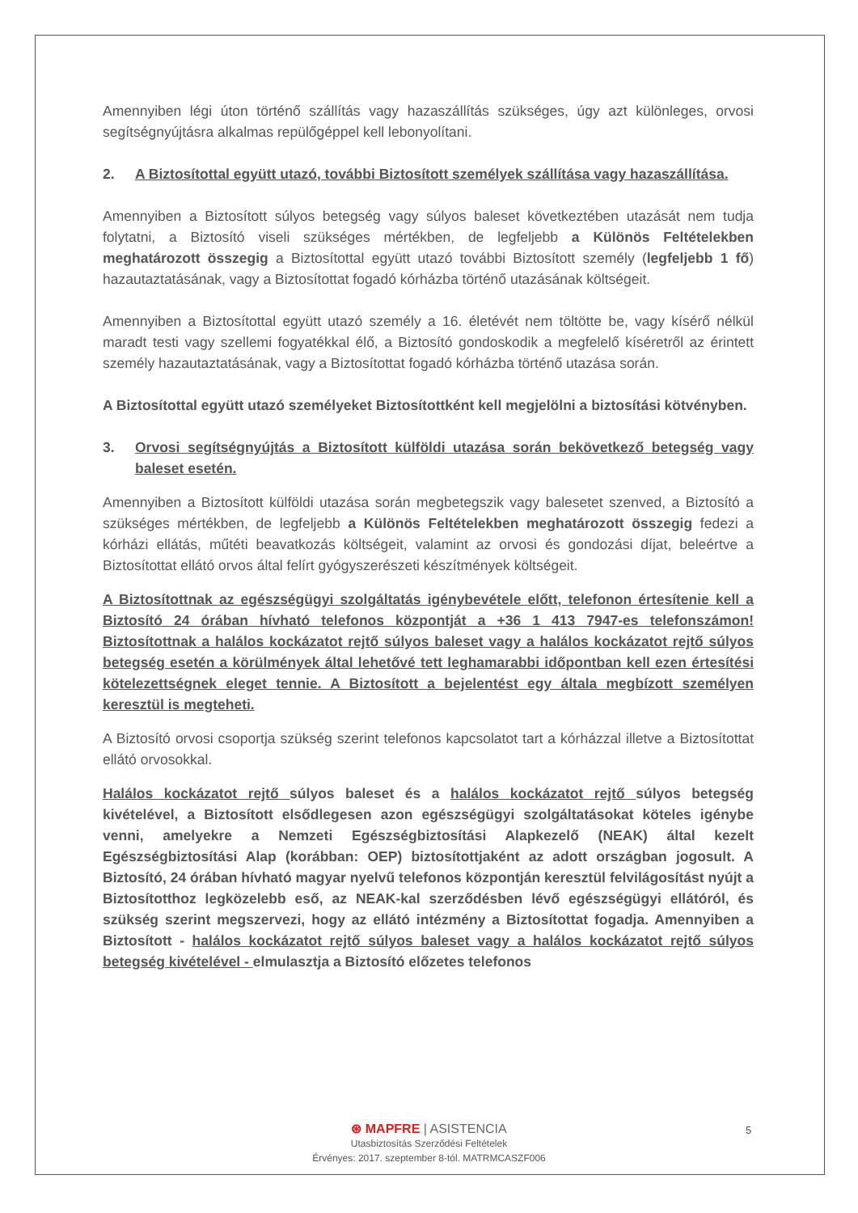Amennyiben légi úton történő szállítás vagy hazaszállítás szükséges, úgy azt különleges, orvosi segítségnyújtásra alkalmas repülőgéppel kell lebonyolítani.
2. A Biztosítottal együtt utazó, további Biztosított személyek szállítása vagy hazaszállítása.
Amennyiben a Biztosított súlyos betegség vagy súlyos baleset következtében utazását nem tudja folytatni, a Biztosító viseli szükséges mértékben, de legfeljebb a Különös Feltételekben meghatározott összegig a Biztosítottal együtt utazó további Biztosított személy (legfeljebb 1 fő) hazautaztatásának, vagy a Biztosítottat fogadó kórházba történő utazásának költségeit.
Amennyiben a Biztosítottal együtt utazó személy a 16. életévét nem töltötte be, vagy kísérő nélkül maradt testi vagy szellemi fogyatékkal élő, a Biztosító gondoskodik a megfelelő kíséretről az érintett személy hazautaztatásának, vagy a Biztosítottat fogadó kórházba történő utazása során.
A Biztosítottal együtt utazó személyeket Biztosítottként kell megjelölni a biztosítási kötvényben.
3. Orvosi segítségnyújtás a Biztosított külföldi utazása során bekövetkező betegség vagy baleset esetén.
Amennyiben a Biztosított külföldi utazása során megbetegszik vagy balesetet szenved, a Biztosító a szükséges mértékben, de legfeljebb a Különös Feltételekben meghatározott összegig fedezi a kórházi ellátás, műtéti beavatkozás költségeit, valamint az orvosi és gondozási díjat, beleértve a Biztosítottat ellátó orvos által felírt gyógyszerészeti készítmények költségeit.
A Biztosítottnak az egészségügyi szolgáltatás igénybevétele előtt, telefonon értesítenie kell a Biztosító 24 órában hívható telefonos központját a +36 1 413 7947-es telefonszámon! Biztosítottnak a halálos kockázatot rejtő súlyos baleset vagy a halálos kockázatot rejtő súlyos betegség esetén a körülmények által lehetővé tett leghamarabbi időpontban kell ezen értesítési kötelezettségnek eleget tennie. A Biztosított a bejelentést egy általa megbízott személyen keresztül is megteheti.
A Biztosító orvosi csoportja szükség szerint telefonos kapcsolatot tart a kórházzal illetve a Biztosítottat ellátó orvosokkal.
Halálos kockázatot rejtő súlyos baleset és a halálos kockázatot rejtő súlyos betegség kivételével, a Biztosított elsődlegesen azon egészségügyi szolgáltatásokat köteles igénybe venni, amelyekre a Nemzeti Egészségbiztosítási Alapkezelő (NEAK) által kezelt Egészségbiztosítási Alap (korábban: OEP) biztosítottjaként az adott országban jogosult. A Biztosító, 24 órában hívható magyar nyelvű telefonos központján keresztül felvilágosítást nyújt a Biztosítotthoz legközelebb eső, az NEAK-kal szerződésben lévő egészségügyi ellátóról, és szükség szerint megszervezi, hogy az ellátó intézmény a Biztosítottat fogadja. Amennyiben a Biztosított - halálos kockázatot rejtő súlyos baleset vagy a halálos kockázatot rejtő súlyos betegség kivételével - elmulasztja a Biztosító előzetes telefonos
⊛ MAPFRE | ASISTENCIA
Utasbiztosítás Szerződési Feltételek
Érvényes: 2017. szeptember 8-tól. MATRMCASZF006
5